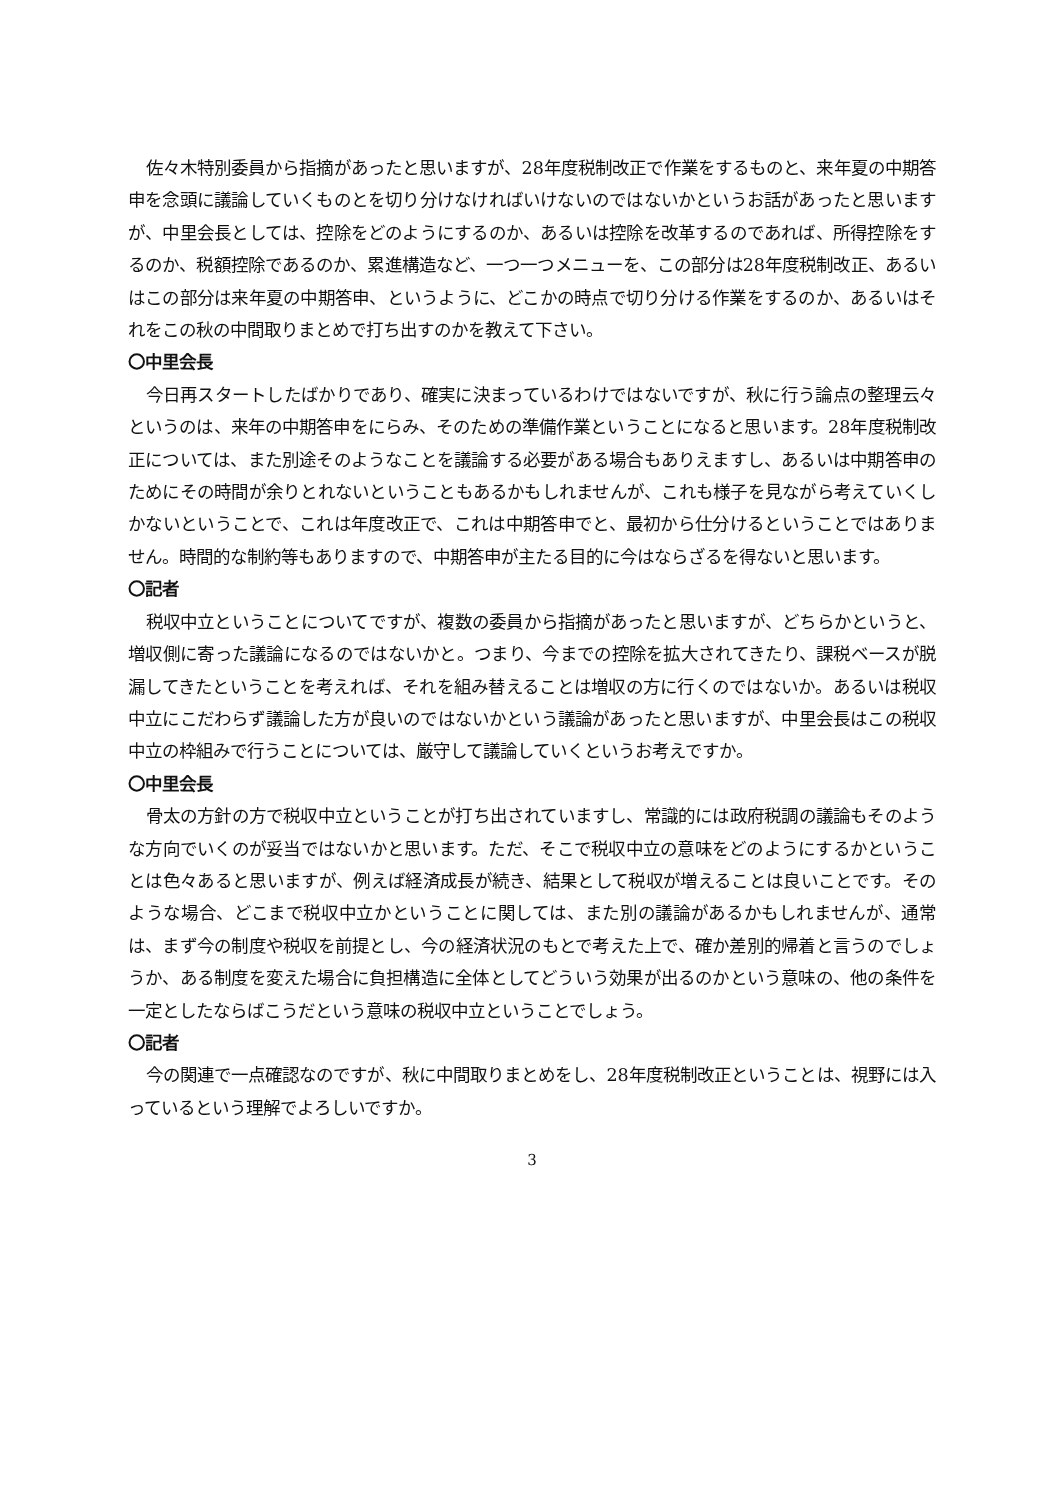佐々木特別委員から指摘があったと思いますが、28年度税制改正で作業をするものと、来年夏の中期答申を念頭に議論していくものとを切り分けなければいけないのではないかというお話があったと思いますが、中里会長としては、控除をどのようにするのか、あるいは控除を改革するのであれば、所得控除をするのか、税額控除であるのか、累進構造など、一つ一つメニューを、この部分は28年度税制改正、あるいはこの部分は来年夏の中期答申、というように、どこかの時点で切り分ける作業をするのか、あるいはそれをこの秋の中間取りまとめで打ち出すのかを教えて下さい。
〇中里会長
今日再スタートしたばかりであり、確実に決まっているわけではないですが、秋に行う論点の整理云々というのは、来年の中期答申をにらみ、そのための準備作業ということになると思います。28年度税制改正については、また別途そのようなことを議論する必要がある場合もありえますし、あるいは中期答申のためにその時間が余りとれないということもあるかもしれませんが、これも様子を見ながら考えていくしかないということで、これは年度改正で、これは中期答申でと、最初から仕分けるということではありません。時間的な制約等もありますので、中期答申が主たる目的に今はならざるを得ないと思います。
〇記者
税収中立ということについてですが、複数の委員から指摘があったと思いますが、どちらかというと、増収側に寄った議論になるのではないかと。つまり、今までの控除を拡大されてきたり、課税ベースが脱漏してきたということを考えれば、それを組み替えることは増収の方に行くのではないか。あるいは税収中立にこだわらず議論した方が良いのではないかという議論があったと思いますが、中里会長はこの税収中立の枠組みで行うことについては、厳守して議論していくというお考えですか。
〇中里会長
骨太の方針の方で税収中立ということが打ち出されていますし、常識的には政府税調の議論もそのような方向でいくのが妥当ではないかと思います。ただ、そこで税収中立の意味をどのようにするかということは色々あると思いますが、例えば経済成長が続き、結果として税収が増えることは良いことです。そのような場合、どこまで税収中立かということに関しては、また別の議論があるかもしれませんが、通常は、まず今の制度や税収を前提とし、今の経済状況のもとで考えた上で、確か差別的帰着と言うのでしょうか、ある制度を変えた場合に負担構造に全体としてどういう効果が出るのかという意味の、他の条件を一定としたならばこうだという意味の税収中立ということでしょう。
〇記者
今の関連で一点確認なのですが、秋に中間取りまとめをし、28年度税制改正ということは、視野には入っているという理解でよろしいですか。
3